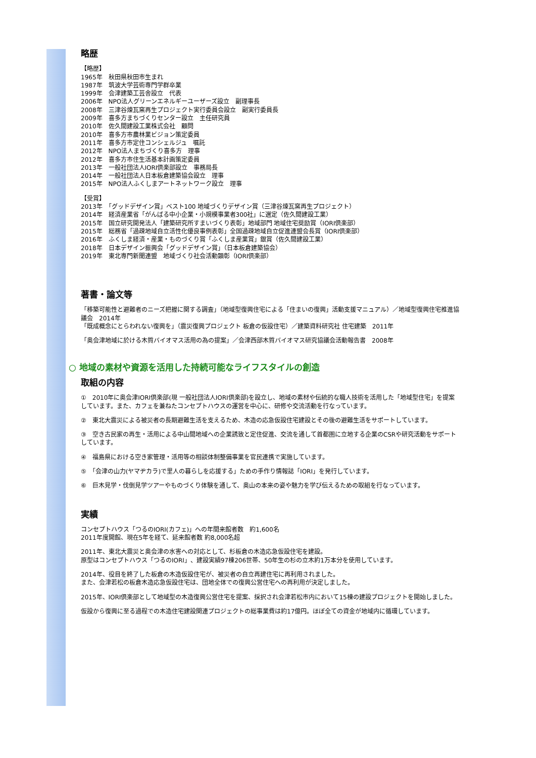略歴
【略歴】
1965年　秋田県秋田市生まれ
1987年　筑波大学芸術専門学群卒業
1999年　会津建築工芸舎設立　代表
2006年　NPO法人グリーンエネルギーユーザーズ設立　副理事長
2008年　三津谷煉瓦窯再生プロジェクト実行委員会設立　副実行委員長
2009年　喜多方まちづくりセンター設立　主任研究員
2010年　佐久間建設工業株式会社　顧問
2010年　喜多方市農林業ビジョン策定委員
2011年　喜多方市定住コンシェルジュ　嘱託
2012年　NPO法人まちづくり喜多方　理事
2012年　喜多方市住生活基本計画策定委員
2013年　一般社団法人IORI倶楽部設立　事務局長
2014年　一般社団法人日本板倉建築協会設立　理事
2015年　NPO法人ふくしまアートネットワーク設立　理事
【受賞】
2013年　「グッドデザイン賞」ベスト100 地域づくりデザイン賞（三津谷煉瓦窯再生プロジェクト）
2014年　経済産業省「がんばる中小企業・小規模事業者300社」に選定（佐久間建設工業）
2015年　国立研究開発法人「建築研究所すまいづくり表彰」地域部門 地域住宅奨励賞（IORI倶楽部）
2015年　総務省「過疎地域自立活性化優良事例表彰」全国過疎地域自立促進連盟会長賞（IORI倶楽部）
2016年　ふくしま経済・産業・ものづくり賞「ふくしま産業賞」銀賞（佐久間建設工業）
2018年　日本デザイン振興会「グッドデザイン賞」（日本板倉建築協会）
2019年　東北専門新聞連盟　地域づくり社会活動顕彰（IORI倶楽部）
著書・論文等
「移築可能性と避難者のニーズ把握に関する調査」（地域型復興住宅による「住まいの復興」活動支援マニュアル）／地域型復興住宅推進協議会　2014年
「既成概念にとらわれない復興を」（震災復興プロジェクト 板倉の仮設住宅）／建築資料研究社 住宅建築　2011年
「奥会津地域に於ける木質バイオマス活用の為の提案」／会津西部木質バイオマス研究協議会活動報告書　2008年
○ 地域の素材や資源を活用した持続可能なライフスタイルの創造
取組の内容
①　2010年に奥会津IORI倶楽部(現 一般社団法人IORI倶楽部)を設立し、地域の素材や伝統的な職人技術を活用した「地域型住宅」を提案しています。また、カフェを兼ねたコンセプトハウスの運営を中心に、研修や交流活動を行なっています。
②　東北大震災による被災者の長期避難生活を支えるため、木造の応急仮設住宅建設とその後の避難生活をサポートしています。
③　空き古民家の再生・活用による中山間地域への企業誘致と定住促進、交流を通して首都圏に立地する企業のCSRや研究活動をサポートしています。
④　福島県における空き家管理・活用等の相談体制整備事業を官民連携で実施しています。
⑤　「会津の山力(ヤマヂカラ)で里人の暮らしを応援する」ための手作り情報誌「IORI」を発行しています。
⑥　巨木見学・伐倒見学ツアーやものづくり体験を通して、奥山の本来の姿や魅力を学び伝えるための取組を行なっています。
実績
コンセプトハウス「つるのIORI(カフェ)」への年間来館者数　約1,600名
2011年度開館、現在5年を経て、延来館者数 約8,000名超
2011年、東北大震災と奥会津の水害への対応として、杉板倉の木造応急仮設住宅を建設。
原型はコンセプトハウス「つるのIORI」、建設実績97棟206世帯、50年生の杉の立木約1万本分を使用しています。
2014年、役目を終了した板倉の木造仮設住宅が、被災者の自立再建住宅に再利用されました。
また、会津若松の板倉木造応急仮設住宅は、団地全体での復興公営住宅への再利用が決定しました。
2015年、IORI倶楽部として地域型の木造復興公営住宅を提案、採択され会津若松市内において15棟の建設プロジェクトを開始しました。
仮設から復興に至る過程での木造住宅建設関連プロジェクトの総事業費は約17億円。ほぼ全ての資金が地域内に循環しています。